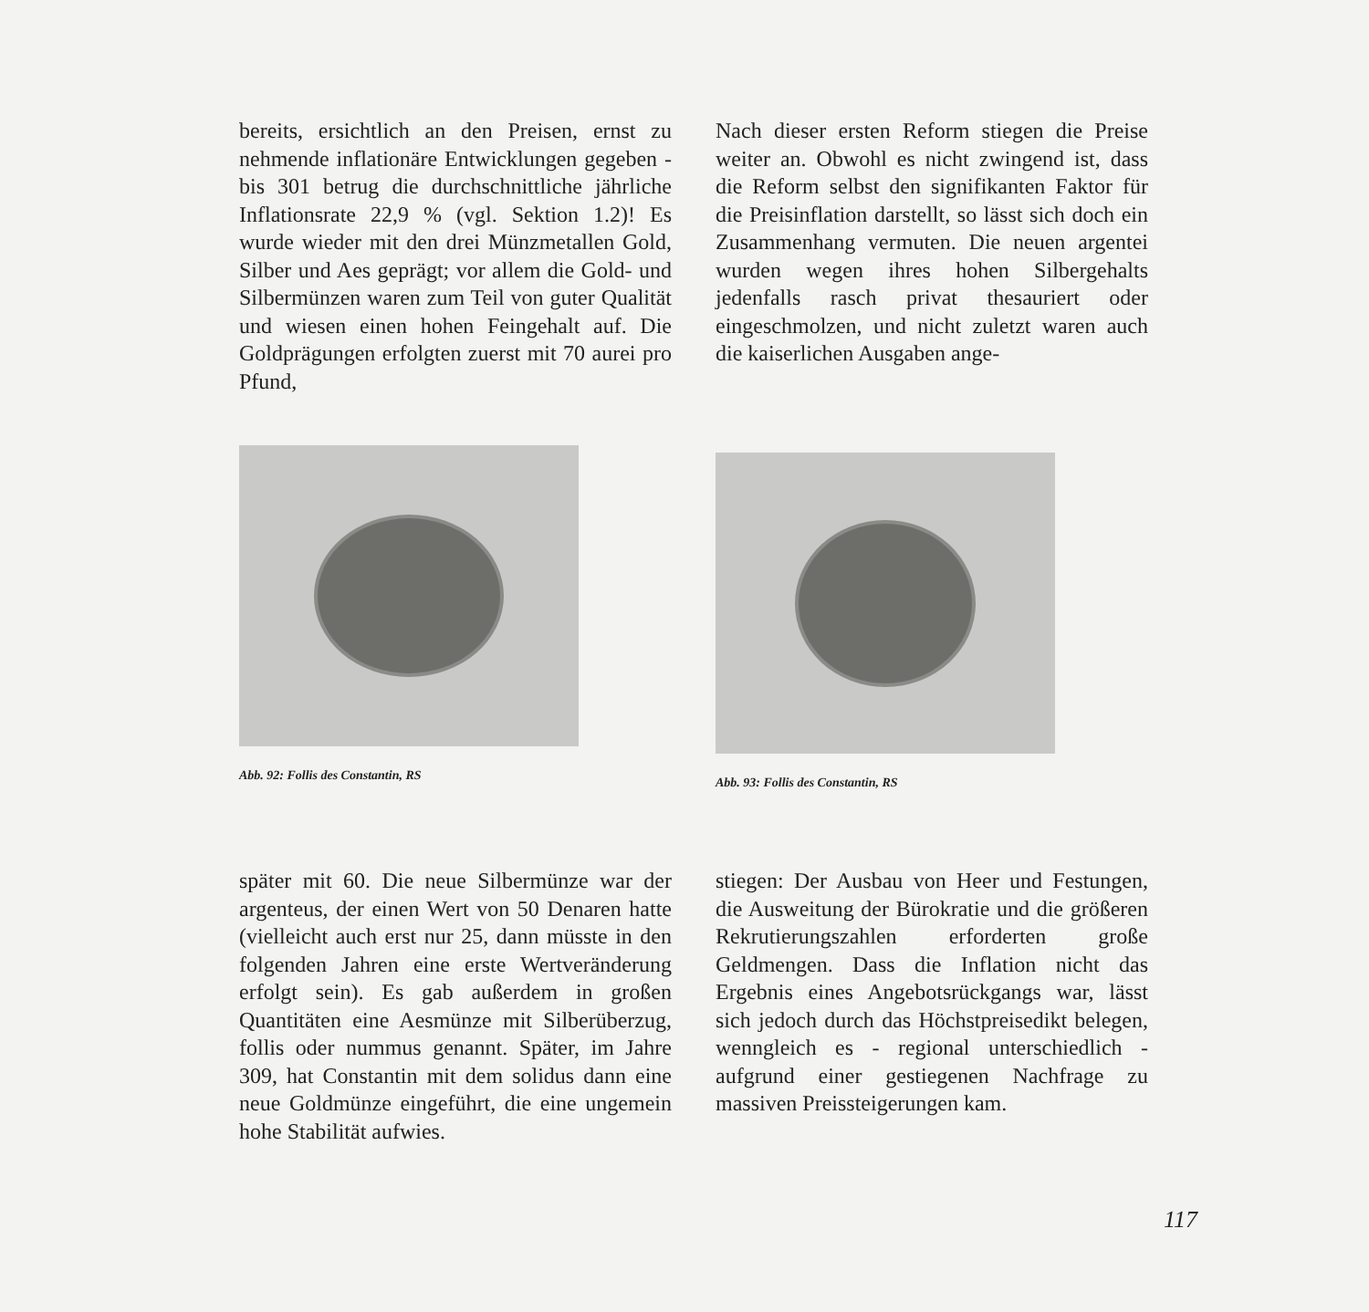bereits, ersichtlich an den Preisen, ernst zu nehmende inflationäre Entwicklungen gegeben - bis 301 betrug die durchschnittliche jährliche Inflationsrate 22,9 % (vgl. Sektion 1.2)! Es wurde wieder mit den drei Münzmetallen Gold, Silber und Aes geprägt; vor allem die Gold- und Silbermünzen waren zum Teil von guter Qualität und wiesen einen hohen Feingehalt auf. Die Goldprägungen erfolgten zuerst mit 70 aurei pro Pfund,
Nach dieser ersten Reform stiegen die Preise weiter an. Obwohl es nicht zwingend ist, dass die Reform selbst den signifikanten Faktor für die Preisinflation darstellt, so lässt sich doch ein Zusammenhang vermuten. Die neuen argentei wurden wegen ihres hohen Silbergehalts jedenfalls rasch privat thesauriert oder eingeschmolzen, und nicht zuletzt waren auch die kaiserlichen Ausgaben ange-
Abb. 92: Follis des Constantin, RS Abb. 93: Follis des Constantin, RS
später mit 60. Die neue Silbermünze war der argenteus, der einen Wert von 50 Denaren hatte (vielleicht auch erst nur 25, dann müsste in den folgenden Jahren eine erste Wertveränderung erfolgt sein). Es gab außerdem in großen Quantitäten eine Aesmünze mit Silberüberzug, follis oder nummus genannt. Später, im Jahre 309, hat Constantin mit dem solidus dann eine neue Goldmünze eingeführt, die eine ungemein hohe Stabilität aufwies.
stiegen: Der Ausbau von Heer und Festungen, die Ausweitung der Bürokratie und die größeren Rekrutierungszahlen erforderten große Geldmengen. Dass die Inflation nicht das Ergebnis eines Angebotsrückgangs war, lässt sich jedoch durch das Höchstpreisedikt belegen, wenngleich es - regional unterschiedlich - aufgrund einer gestiegenen Nachfrage zu massiven Preissteigerungen kam.
117